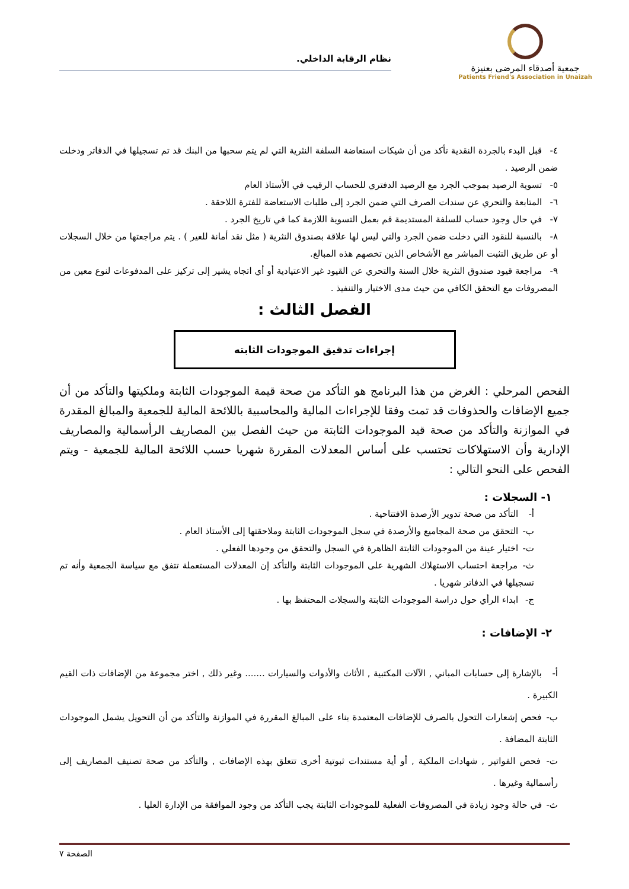جمعية أصدقاء المرضى بعنيزة
Patients Friend's Association in Unaizah
نظام الرقابة الداخلي.
٤- قبل البدء بالجردة النقدية تأكد من أن شيكات استعاضة السلفة النثرية التي لم يتم سحبها من البنك قد تم تسجيلها في الدفاتر ودخلت ضمن الرصيد .
٥- تسوية الرصيد بموجب الجرد مع الرصيد الدفتري للحساب الرقيب في الأستاذ العام
٦- المتابعة والتحري عن سندات الصرف التي ضمن الجرد إلى طلبات الاستعاضة للفترة اللاحقة .
٧- في حال وجود حساب للسلفة المستديمة قم بعمل التسوية اللازمة كما في تاريخ الجرد .
٨- بالنسبة للنقود التي دخلت ضمن الجرد والتي ليس لها علاقة بصندوق النثرية ( مثل نقد أمانة للغير ) . يتم مراجعتها من خلال السجلات أو عن طريق التثبت المباشر مع الأشخاص الذين تخصهم هذه المبالغ.
٩- مراجعة قيود صندوق النثرية خلال السنة والتحري عن القيود غير الاعتيادية أو أي اتجاه يشير إلى تركيز على المدفوعات لنوع معين من المصروفات مع التحقق الكافي من حيث مدى الاختيار والتنفيذ .
الفصل الثالث :
إجراءات تدقيق الموجودات الثابته
الفحص المرحلي : الغرض من هذا البرنامج هو التأكد من صحة قيمة الموجودات الثابتة وملكيتها والتأكد من أن جميع الإضافات والحذوفات قد تمت وفقا للإجراءات المالية والمحاسبية باللائحة المالية للجمعية والمبالغ المقدرة في الموازنة والتأكد من صحة قيد الموجودات الثابتة من حيث الفصل بين المصاريف الرأسمالية والمصاريف الإدارية وأن الاستهلاكات تحتسب على أساس المعدلات المقررة شهريا حسب اللائحة المالية للجمعية - ويتم الفحص على النحو التالي :
١- السجلات :
أ- التأكد من صحة تدوير الأرصدة الافتتاحية .
ب- التحقق من صحة المجاميع والأرصدة في سجل الموجودات الثابتة وملاحقتها إلى الأستاذ العام .
ت- اختيار عينة من الموجودات الثابتة الظاهرة في السجل والتحقق من وجودها الفعلي .
ث- مراجعة احتساب الاستهلاك الشهرية على الموجودات الثابتة والتأكد إن المعدلات المستعملة تتفق مع سياسة الجمعية وأنه تم تسجيلها في الدفاتر شهريا .
ج- ابداء الرأي حول دراسة الموجودات الثابتة والسجلات المحتفظ بها .
٢- الإضافات :
أ- بالإشارة إلى حسابات المباني , الآلات المكتبية , الأثاث والأدوات والسيارات ....... وغير ذلك , اختر مجموعة من الإضافات ذات القيم الكبيرة .
ب- فحص إشعارات التحول بالصرف للإضافات المعتمدة بناء على المبالغ المقررة في الموازنة والتأكد من أن التحويل يشمل الموجودات الثابتة المضافة .
ت- فحص الفواتير , شهادات الملكية , أو أية مستندات ثبوتية أخرى تتعلق بهذه الإضافات , والتأكد من صحة تصنيف المصاريف إلى رأسمالية وغيرها .
ث- في حالة وجود زيادة في المصروفات الفعلية للموجودات الثابتة يجب التأكد من وجود الموافقة من الإدارة العليا .
الصفحة ٧